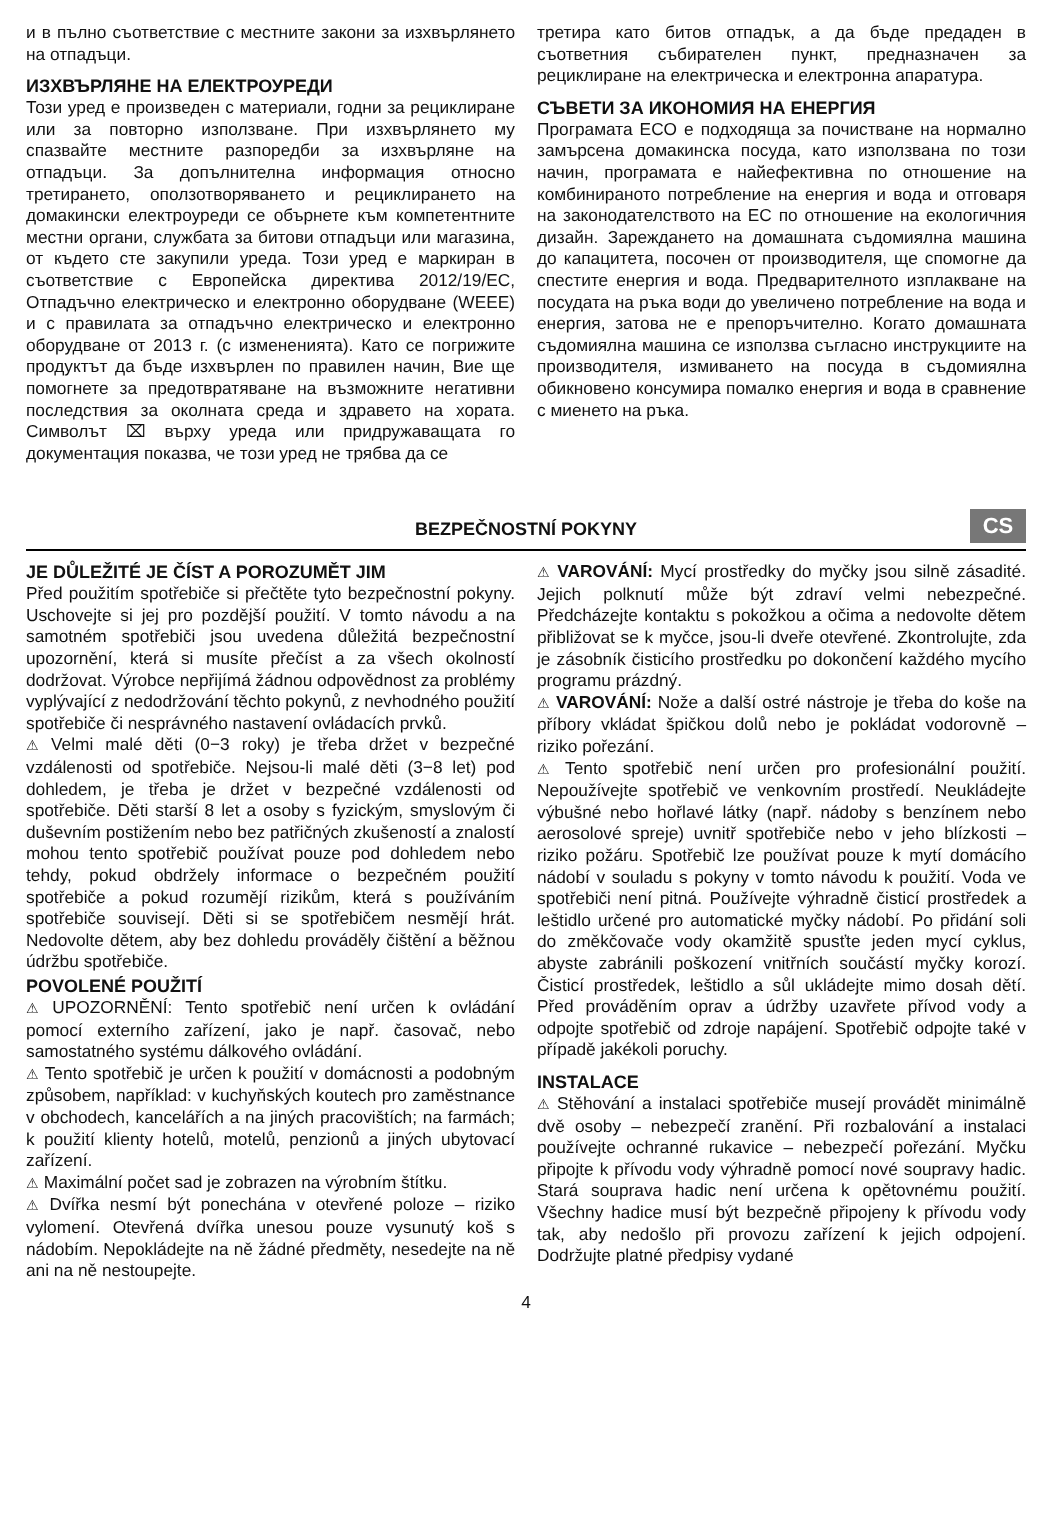и в пълно съответствие с местните закони за изхвърлянето на отпадъци.
ИЗХВЪРЛЯНЕ НА ЕЛЕКТРОУРЕДИ
Този уред е произведен с материали, годни за рециклиране или за повторно използване. При изхвърлянето му спазвайте местните разпоредби за изхвърляне на отпадъци. За допълнителна информация относно третирането, оползотворяването и рециклирането на домакински електроуреди се обърнете към компетентните местни органи, службата за битови отпадъци или магазина, от където сте закупили уреда. Този уред е маркиран в съответствие с Европейска директива 2012/19/EC, Отпадъчно електрическо и електронно оборудване (WEEE) и с правилата за отпадъчно електрическо и електронно оборудване от 2013 г. (с измененията). Като се погрижите продуктът да бъде изхвърлен по правилен начин, Вие ще помогнете за предотвратяване на възможните негативни последствия за околната среда и здравето на хората. Символът ⌧ върху уреда или придружаващата го документация показва, че този уред не трябва да се
третира като битов отпадък, а да бъде предаден в съответния събирателен пункт, предназначен за рециклиране на електрическа и електронна апаратура.
СЪВЕТИ ЗА ИКОНОМИЯ НА ЕНЕРГИЯ
Програмата ECO е подходяща за почистване на нормално замърсена домакинска посуда, като използвана по този начин, програмата е найефективна по отношение на комбинираното потребление на енергия и вода и отговаря на законодателството на ЕС по отношение на екологичния дизайн. Зареждането на домашната съдомиялна машина до капацитета, посочен от производителя, ще спомогне да спестите енергия и вода. Предварителното изплакване на посудата на ръка води до увеличено потребление на вода и енергия, затова не е препоръчително. Когато домашната съдомиялна машина се използва съгласно инструкциите на производителя, измиването на посуда в съдомиялна обикновено консумира помалко енергия и вода в сравнение с миенето на ръка.
BEZPEČNOSTNÍ POKYNY CS
JE DŮLEŽITÉ JE ČÍST A POROZUMĚT JIM
Před použitím spotřebiče si přečtěte tyto bezpečnostní pokyny. Uschovejte si jej pro pozdější použití. V tomto návodu a na samotném spotřebiči jsou uvedena důležitá bezpečnostní upozornění, která si musíte přečíst a za všech okolností dodržovat. Výrobce nepřijímá žádnou odpovědnost za problémy vyplývající z nedodržování těchto pokynů, z nevhodného použití spotřebiče či nesprávného nastavení ovládacích prvků.
⚠ Velmi malé děti (0−3 roky) je třeba držet v bezpečné vzdálenosti od spotřebiče. Nejsou-li malé děti (3−8 let) pod dohledem, je třeba je držet v bezpečné vzdálenosti od spotřebiče. Děti starší 8 let a osoby s fyzickým, smyslovým či duševním postižením nebo bez patřičných zkušeností a znalostí mohou tento spotřebič používat pouze pod dohledem nebo tehdy, pokud obdržely informace o bezpečném použití spotřebiče a pokud rozumějí rizikům, která s používáním spotřebiče souvisejí. Děti si se spotřebičem nesmějí hrát. Nedovolte dětem, aby bez dohledu prováděly čištění a běžnou údržbu spotřebiče.
POVOLENÉ POUŽITÍ
⚠ UPOZORNĚNÍ: Tento spotřebič není určen k ovládání pomocí externího zařízení, jako je např. časovač, nebo samostatného systému dálkového ovládání.
⚠ Tento spotřebič je určen k použití v domácnosti a podobným způsobem, například: v kuchyňských koutech pro zaměstnance v obchodech, kancelářích a na jiných pracovištích; na farmách; k použití klienty hotelů, motelů, penzionů a jiných ubytovací zařízení.
⚠ Maximální počet sad je zobrazen na výrobním štítku.
⚠ Dvířka nesmí být ponechána v otevřené poloze – riziko vylomení. Otevřená dvířka unesou pouze vysunutý koš s nádobím. Nepokládejte na ně žádné předměty, nesedejte na ně ani na ně nestoupejte.
⚠ VAROVÁNÍ: Mycí prostředky do myčky jsou silně zásadité. Jejich polknutí může být zdraví velmi nebezpečné. Předcházejte kontaktu s pokožkou a očima a nedovolte dětem přibližovat se k myčce, jsou-li dveře otevřené. Zkontrolujte, zda je zásobník čisticího prostředku po dokončení každého mycího programu prázdný.
⚠ VAROVÁNÍ: Nože a další ostré nástroje je třeba do koše na příbory vkládat špičkou dolů nebo je pokládat vodorovně – riziko pořezání.
⚠ Tento spotřebič není určen pro profesionální použití. Nepoužívejte spotřebič ve venkovním prostředí. Neukládejte výbušné nebo hořlavé látky (např. nádoby s benzínem nebo aerosolové spreje) uvnitř spotřebiče nebo v jeho blízkosti – riziko požáru. Spotřebič lze používat pouze k mytí domácího nádobí v souladu s pokyny v tomto návodu k použití. Voda ve spotřebiči není pitná. Používejte výhradně čisticí prostředek a leštidlo určené pro automatické myčky nádobí. Po přidání soli do změkčovače vody okamžitě spusťte jeden mycí cyklus, abyste zabránili poškození vnitřních součástí myčky korozí. Čisticí prostředek, leštidlo a sůl ukládejte mimo dosah dětí. Před prováděním oprav a údržby uzavřete přívod vody a odpojte spotřebič od zdroje napájení. Spotřebič odpojte také v případě jakékoli poruchy.
INSTALACE
⚠ Stěhování a instalaci spotřebiče musejí provádět minimálně dvě osoby – nebezpečí zranění. Při rozbalování a instalaci používejte ochranné rukavice – nebezpečí pořezání. Myčku připojte k přívodu vody výhradně pomocí nové soupravy hadic. Stará souprava hadic není určena k opětovnému použití. Všechny hadice musí být bezpečně připojeny k přívodu vody tak, aby nedošlo při provozu zařízení k jejich odpojení. Dodržujte platné předpisy vydané
4